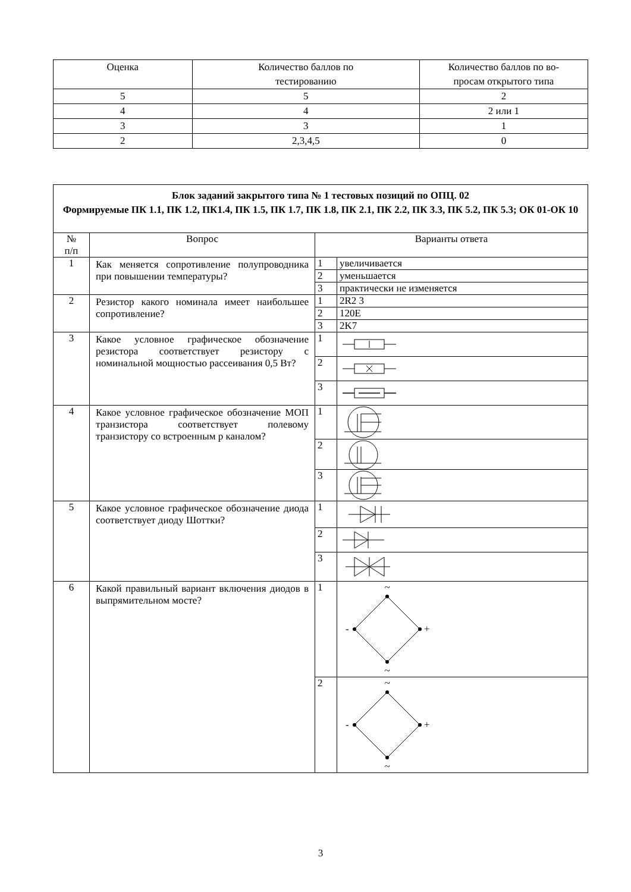| Оценка | Количество баллов по тестированию | Количество баллов по во- просам открытого типа |
| 5 | 5 | 2 |
| 4 | 4 | 2 или 1 |
| 3 | 3 | 1 |
| 2 | 2,3,4,5 | 0 |
| Блок заданий закрытого типа № 1 тестовых позиций по ОПЦ. 02 Формируемые ПК 1.1, ПК 1.2, ПК1.4, ПК 1.5, ПК 1.7, ПК 1.8, ПК 2.1, ПК 2.2, ПК 3.3, ПК 5.2, ПК 5.3; ОК 01-ОК 10 | | | |
| № п/п | Вопрос | Варианты ответа | |
| 1 | Как меняется сопротивление полупроводника при повышении температуры? | 1 | увеличивается |
| | | 2 | уменьшается |
| | | 3 | практически не изменяется |
| 2 | Резистор какого номинала имеет наибольшее сопротивление? | 1 | 2R2 3 |
| | | 2 | 120E |
| | | 3 | 2K7 |
| 3 | Какое условное графическое обозначение резистора соответствует резистору с номинальной мощностью рассеивания 0,5 Вт? | 1 | |
| | | 2 | |
| | | 3 | |
| 4 | Какое условное графическое обозначение МОП транзистора соответствует полевому транзистору со встроенным p каналом? | 1 | |
| | | 2 | |
| | | 3 | |
| 5 | Какое условное графическое обозначение диода соответствует диоду Шоттки? | 1 | |
| | | 2 | |
| | | 3 | |
| 6 | Какой правильный вариант включения диодов в выпрямительном мосте? | 1 | ~ - + ~ |
| | | 2 | ~ - + ~ |
3